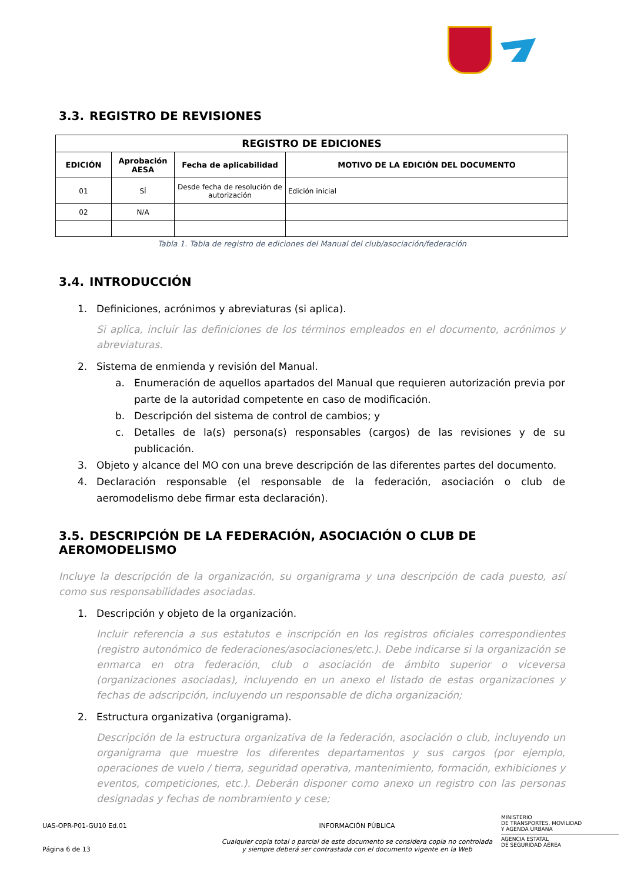3.3. REGISTRO DE REVISIONES
| REGISTRO DE EDICIONES | | | |
| --- | --- | --- | --- |
| EDICIÓN | Aprobación AESA | Fecha de aplicabilidad | MOTIVO DE LA EDICIÓN DEL DOCUMENTO |
| 01 | SÍ | Desde fecha de resolución de autorización | Edición inicial |
| 02 | N/A | | |
Tabla 1. Tabla de registro de ediciones del Manual del club/asociación/federación
3.4. INTRODUCCIÓN
1. Definiciones, acrónimos y abreviaturas (si aplica).
Si aplica, incluir las definiciones de los términos empleados en el documento, acrónimos y abreviaturas.
2. Sistema de enmienda y revisión del Manual.
a. Enumeración de aquellos apartados del Manual que requieren autorización previa por parte de la autoridad competente en caso de modificación.
b. Descripción del sistema de control de cambios; y
c. Detalles de la(s) persona(s) responsables (cargos) de las revisiones y de su publicación.
3. Objeto y alcance del MO con una breve descripción de las diferentes partes del documento.
4. Declaración responsable (el responsable de la federación, asociación o club de aeromodelismo debe firmar esta declaración).
3.5. DESCRIPCIÓN DE LA FEDERACIÓN, ASOCIACIÓN O CLUB DE AEROMODELISMO
Incluye la descripción de la organización, su organigrama y una descripción de cada puesto, así como sus responsabilidades asociadas.
1. Descripción y objeto de la organización.
Incluir referencia a sus estatutos e inscripción en los registros oficiales correspondientes (registro autonómico de federaciones/asociaciones/etc.). Debe indicarse si la organización se enmarca en otra federación, club o asociación de ámbito superior o viceversa (organizaciones asociadas), incluyendo en un anexo el listado de estas organizaciones y fechas de adscripción, incluyendo un responsable de dicha organización;
2. Estructura organizativa (organigrama).
Descripción de la estructura organizativa de la federación, asociación o club, incluyendo un organigrama que muestre los diferentes departamentos y sus cargos (por ejemplo, operaciones de vuelo / tierra, seguridad operativa, mantenimiento, formación, exhibiciones y eventos, competiciones, etc.). Deberán disponer como anexo un registro con las personas designadas y fechas de nombramiento y cese;
UAS-OPR-P01-GU10 Ed.01
Página 6 de 13
INFORMACIÓN PÚBLICA
Cualquier copia total o parcial de este documento se considera copia no controlada
y siempre deberá ser contrastada con el documento vigente en la Web
MINISTERIO
DE TRANSPORTES, MOVILIDAD
Y AGENDA URBANA
AGENCIA ESTATAL
DE SEGURIDAD AÉREA